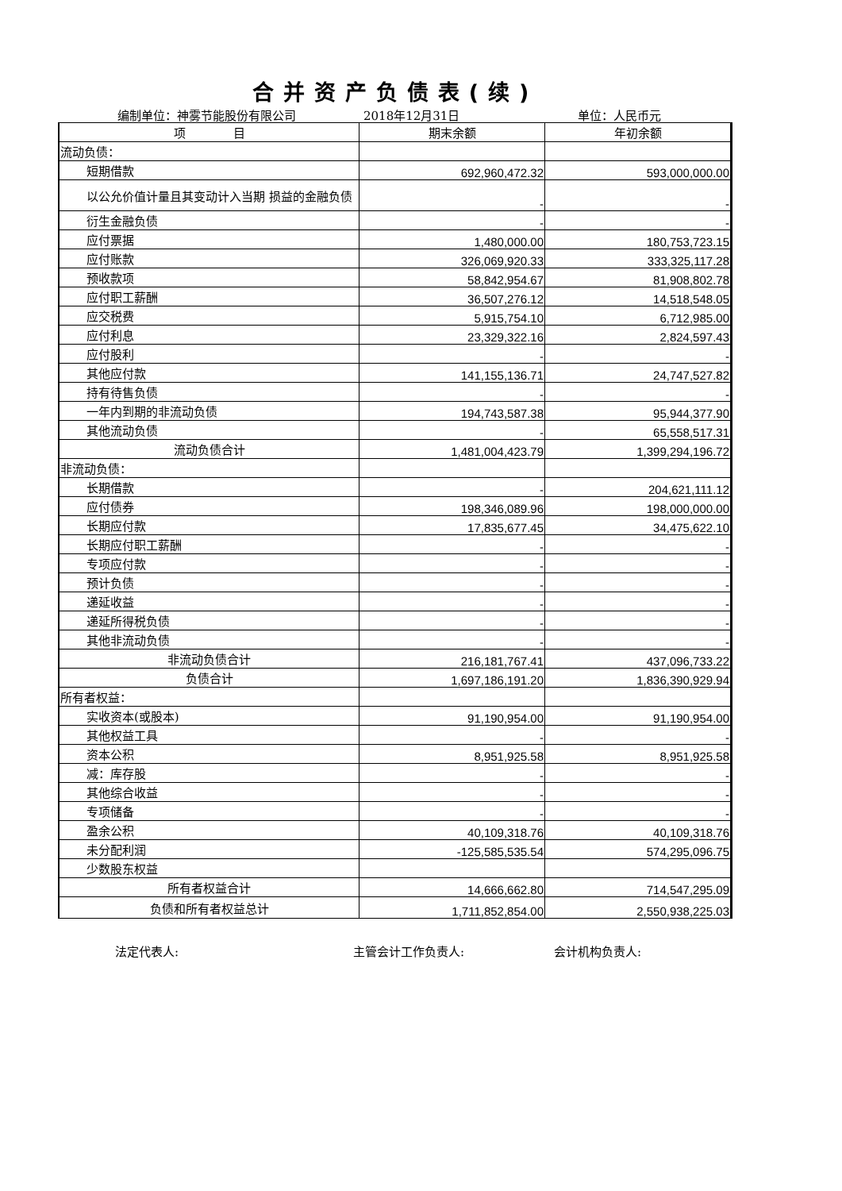合并资产负债表(续)
编制单位：神雾节能股份有限公司 2018年12月31日 单位：人民币元
| 项 目 | 期末余额 | 年初余额 |
| --- | --- | --- |
| 流动负债： | | |
| 短期借款 | 692,960,472.32 | 593,000,000.00 |
| 以公允价值计量且其变动计入当期 损益的金融负债 | - | - |
| 衍生金融负债 | - | - |
| 应付票据 | 1,480,000.00 | 180,753,723.15 |
| 应付账款 | 326,069,920.33 | 333,325,117.28 |
| 预收款项 | 58,842,954.67 | 81,908,802.78 |
| 应付职工薪酬 | 36,507,276.12 | 14,518,548.05 |
| 应交税费 | 5,915,754.10 | 6,712,985.00 |
| 应付利息 | 23,329,322.16 | 2,824,597.43 |
| 应付股利 | - | - |
| 其他应付款 | 141,155,136.71 | 24,747,527.82 |
| 持有待售负债 | - | - |
| 一年内到期的非流动负债 | 194,743,587.38 | 95,944,377.90 |
| 其他流动负债 | - | 65,558,517.31 |
| 流动负债合计 | 1,481,004,423.79 | 1,399,294,196.72 |
| 非流动负债： | | |
| 长期借款 | - | 204,621,111.12 |
| 应付债券 | 198,346,089.96 | 198,000,000.00 |
| 长期应付款 | 17,835,677.45 | 34,475,622.10 |
| 长期应付职工薪酬 | - | - |
| 专项应付款 | - | - |
| 预计负债 | - | - |
| 递延收益 | - | - |
| 递延所得税负债 | - | - |
| 其他非流动负债 | - | - |
| 非流动负债合计 | 216,181,767.41 | 437,096,733.22 |
| 负债合计 | 1,697,186,191.20 | 1,836,390,929.94 |
| 所有者权益： | | |
| 实收资本(或股本) | 91,190,954.00 | 91,190,954.00 |
| 其他权益工具 | - | - |
| 资本公积 | 8,951,925.58 | 8,951,925.58 |
| 减：库存股 | - | - |
| 其他综合收益 | - | - |
| 专项储备 | - | - |
| 盈余公积 | 40,109,318.76 | 40,109,318.76 |
| 未分配利润 | -125,585,535.54 | 574,295,096.75 |
| 少数股东权益 | | |
| 所有者权益合计 | 14,666,662.80 | 714,547,295.09 |
| 负债和所有者权益总计 | 1,711,852,854.00 | 2,550,938,225.03 |
法定代表人: 主管会计工作负责人: 会计机构负责人: